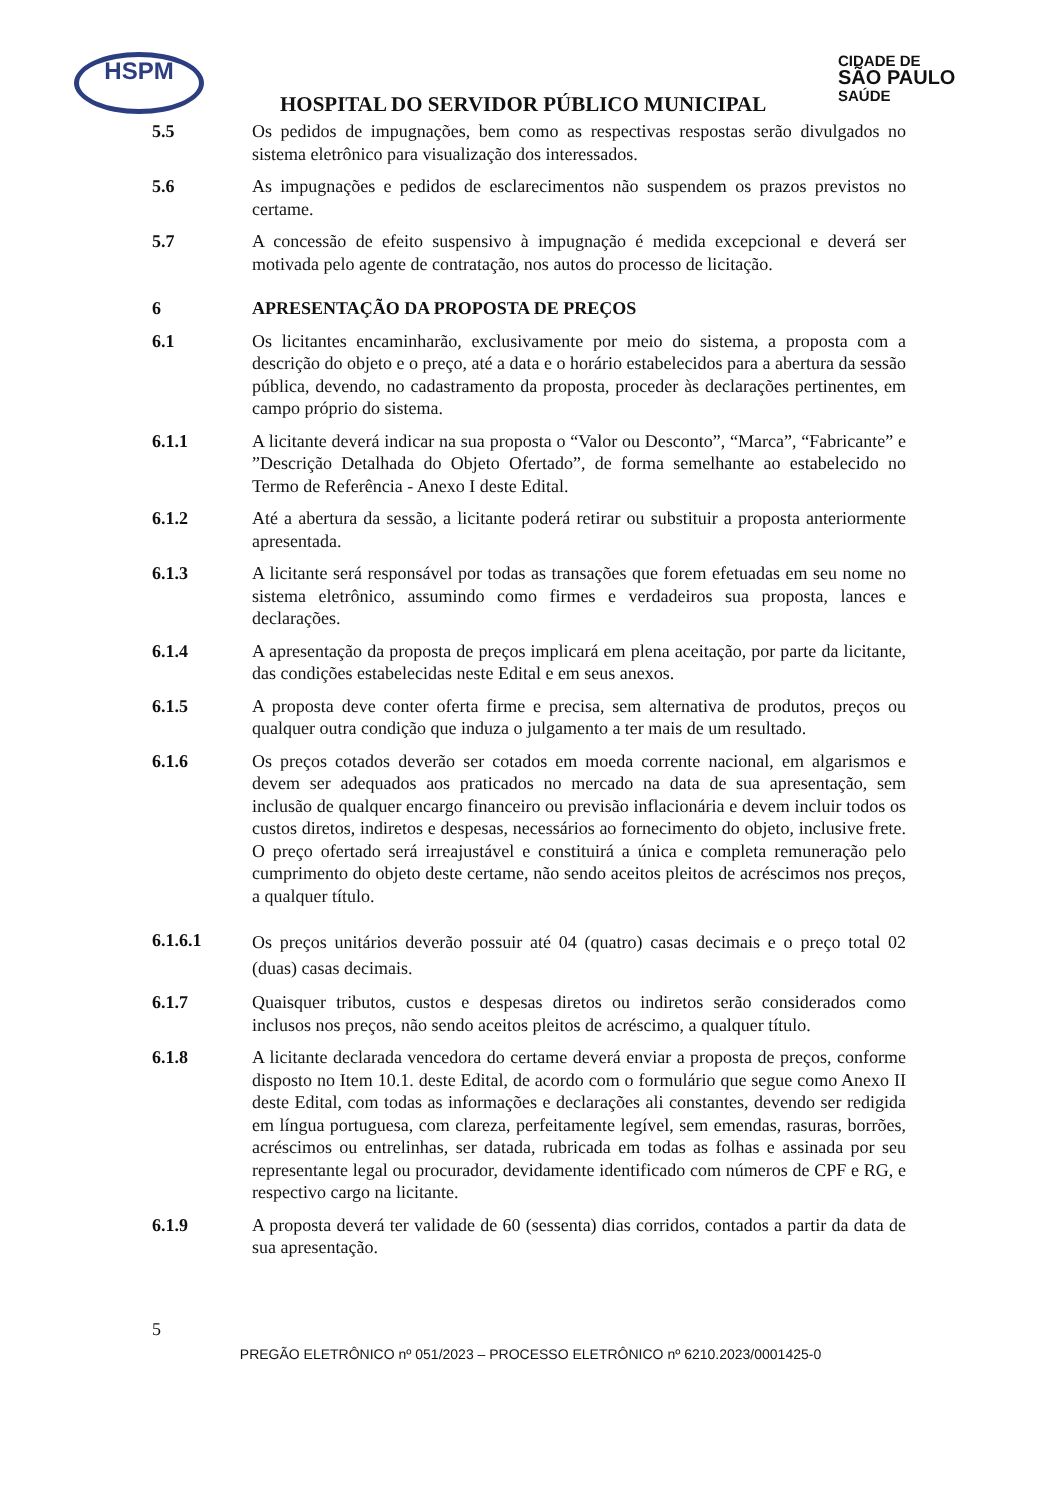HSPM
CIDADE DE
SÃO PAULO
SAÚDE
HOSPITAL DO SERVIDOR PÚBLICO MUNICIPAL
5.5 Os pedidos de impugnações, bem como as respectivas respostas serão divulgados no sistema eletrônico para visualização dos interessados.
5.6 As impugnações e pedidos de esclarecimentos não suspendem os prazos previstos no certame.
5.7 A concessão de efeito suspensivo à impugnação é medida excepcional e deverá ser motivada pelo agente de contratação, nos autos do processo de licitação.
6 APRESENTAÇÃO DA PROPOSTA DE PREÇOS
6.1 Os licitantes encaminharão, exclusivamente por meio do sistema, a proposta com a descrição do objeto e o preço, até a data e o horário estabelecidos para a abertura da sessão pública, devendo, no cadastramento da proposta, proceder às declarações pertinentes, em campo próprio do sistema.
6.1.1 A licitante deverá indicar na sua proposta o “Valor ou Desconto”, “Marca”, “Fabricante” e ”Descrição Detalhada do Objeto Ofertado”, de forma semelhante ao estabelecido no Termo de Referência - Anexo I deste Edital.
6.1.2 Até a abertura da sessão, a licitante poderá retirar ou substituir a proposta anteriormente apresentada.
6.1.3 A licitante será responsável por todas as transações que forem efetuadas em seu nome no sistema eletrônico, assumindo como firmes e verdadeiros sua proposta, lances e declarações.
6.1.4 A apresentação da proposta de preços implicará em plena aceitação, por parte da licitante, das condições estabelecidas neste Edital e em seus anexos.
6.1.5 A proposta deve conter oferta firme e precisa, sem alternativa de produtos, preços ou qualquer outra condição que induza o julgamento a ter mais de um resultado.
6.1.6 Os preços cotados deverão ser cotados em moeda corrente nacional, em algarismos e devem ser adequados aos praticados no mercado na data de sua apresentação, sem inclusão de qualquer encargo financeiro ou previsão inflacionária e devem incluir todos os custos diretos, indiretos e despesas, necessários ao fornecimento do objeto, inclusive frete. O preço ofertado será irreajustável e constituirá a única e completa remuneração pelo cumprimento do objeto deste certame, não sendo aceitos pleitos de acréscimos nos preços, a qualquer título.
6.1.6.1
Os preços unitários deverão possuir até 04 (quatro) casas decimais e o preço total 02 (duas) casas decimais.
6.1.7 Quaisquer tributos, custos e despesas diretos ou indiretos serão considerados como inclusos nos preços, não sendo aceitos pleitos de acréscimo, a qualquer título.
6.1.8 A licitante declarada vencedora do certame deverá enviar a proposta de preços, conforme disposto no Item 10.1. deste Edital, de acordo com o formulário que segue como Anexo II deste Edital, com todas as informações e declarações ali constantes, devendo ser redigida em língua portuguesa, com clareza, perfeitamente legível, sem emendas, rasuras, borrões, acréscimos ou entrelinhas, ser datada, rubricada em todas as folhas e assinada por seu representante legal ou procurador, devidamente identificado com números de CPF e RG, e respectivo cargo na licitante.
6.1.9 A proposta deverá ter validade de 60 (sessenta) dias corridos, contados a partir da data de sua apresentação.
5
PREGÃO ELETRÔNICO nº 051/2023 – PROCESSO ELETRÔNICO nº 6210.2023/0001425-0